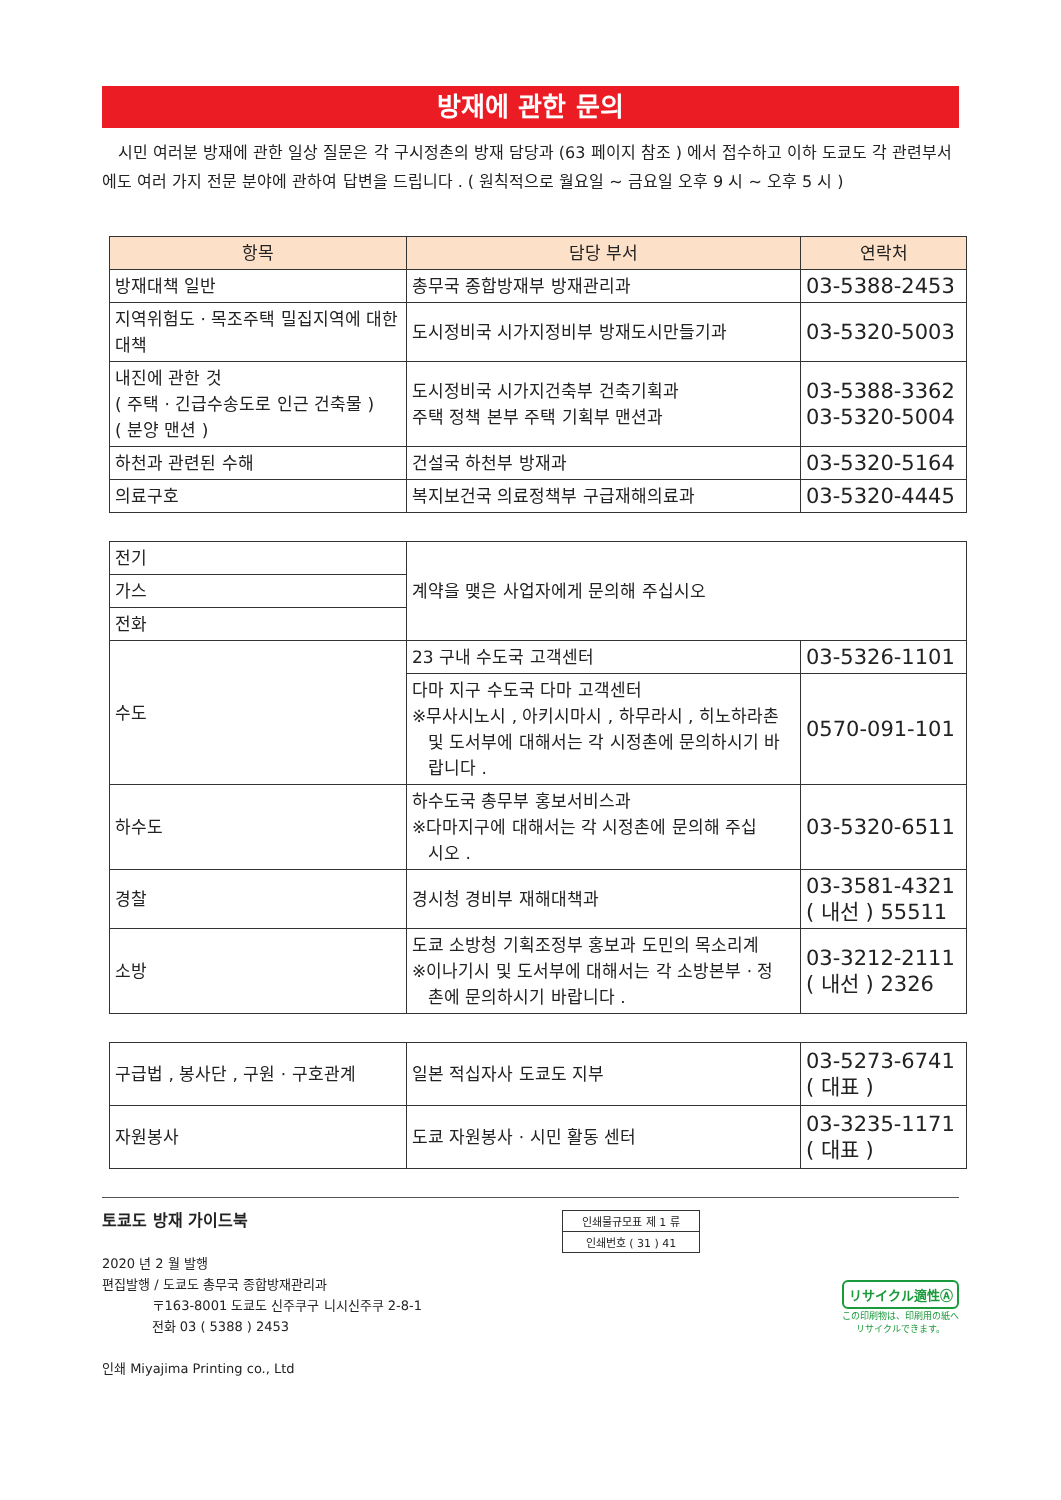방재에 관한 문의
시민 여러분 방재에 관한 일상 질문은 각 구시정촌의 방재 담당과 (63 페이지 참조 ) 에서 접수하고 이하 도쿄도 각 관련부서에도 여러 가지 전문 분야에 관하여 답변을 드립니다 . ( 원칙적으로 월요일 ~ 금요일 오후 9 시 ~ 오후 5 시 )
| 항목 | 담당 부서 | 연락처 |
| --- | --- | --- |
| 방재대책 일반 | 총무국 종합방재부 방재관리과 | 03-5388-2453 |
| 지역위험도 · 목조주택 밀집지역에 대한대책 | 도시정비국 시가지정비부 방재도시만들기과 | 03-5320-5003 |
| 내진에 관한 것 ( 주택 · 긴급수송도로 인근 건축물 ) ( 분양 맨션 ) | 도시정비국 시가지건축부 건축기획과 주택 정책 본부 주택 기획부 맨션과 | 03-5388-3362 03-5320-5004 |
| 하천과 관련된 수해 | 건설국 하천부 방재과 | 03-5320-5164 |
| 의료구호 | 복지보건국 의료정책부 구급재해의료과 | 03-5320-4445 |
| 전기 | 계약을 맺은 사업자에게 문의해 주십시오 | |
| 가스 | | |
| 전화 | | |
| 수도 | 23 구내 수도국 고객센터 | 03-5326-1101 |
| | 다마 지구 수도국 다마 고객센터 ※무사시노시 , 아키시마시 , 하무라시 , 히노하라촌 및 도서부에 대해서는 각 시정촌에 문의하시기 바랍니다 . | 0570-091-101 |
| 하수도 | 하수도국 총무부 홍보서비스과 ※다마지구에 대해서는 각 시정촌에 문의해 주십 시오 . | 03-5320-6511 |
| 경찰 | 경시청 경비부 재해대책과 | 03-3581-4321 ( 내선 ) 55511 |
| 소방 | 도쿄 소방청 기획조정부 홍보과 도민의 목소리계 ※이나기시 및 도서부에 대해서는 각 소방본부 · 정 촌에 문의하시기 바랍니다 . | 03-3212-2111 ( 내선 ) 2326 |
| 구급법 , 봉사단 , 구원 · 구호관계 | 일본 적십자사 도쿄도 지부 | 03-5273-6741 ( 대표 ) |
| 자원봉사 | 도쿄 자원봉사 · 시민 활동 센터 | 03-3235-1171 ( 대표 ) |
토쿄도 방재 가이드북
2020 년 2 월 발행
편집발행 / 도쿄도 총무국 종합방재관리과
〒163-8001 도쿄도 신주쿠구 니시신주쿠 2-8-1
전화 03 ( 5388 ) 2453
인쇄 Miyajima Printing co., Ltd
인쇄물규모표 제 1 류
인쇄번호 ( 31 ) 41
リサイクル適性Ⓐ
この印刷物は、印刷用の紙へ
リサイクルできます。